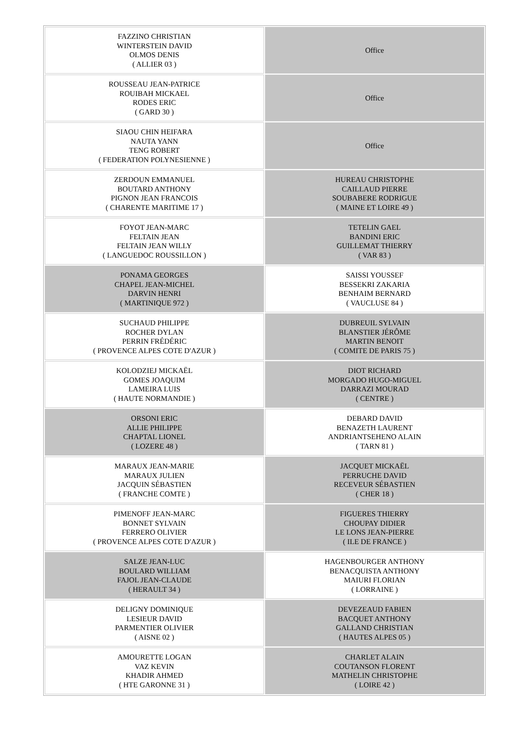| FAZZINO CHRISTIAN WINTERSTEIN DAVID OLMOS DENIS ( ALLIER 03 ) | Office |
| ROUSSEAU JEAN-PATRICE ROUIBAH MICKAEL RODES ERIC ( GARD 30 ) | Office |
| SIAOU CHIN HEIFARA NAUTA YANN TENG ROBERT ( FEDERATION POLYNESIENNE ) | Office |
| ZERDOUN EMMANUEL BOUTARD ANTHONY PIGNON JEAN FRANCOIS ( CHARENTE MARITIME 17 ) | HUREAU CHRISTOPHE CAILLAUD PIERRE SOUBABERE RODRIGUE ( MAINE ET LOIRE 49 ) |
| FOYOT JEAN-MARC FELTAIN JEAN FELTAIN JEAN WILLY ( LANGUEDOC ROUSSILLON ) | TETELIN GAEL BANDINI ERIC GUILLEMAT THIERRY ( VAR 83 ) |
| PONAMA GEORGES CHAPEL JEAN-MICHEL DARVIN HENRI ( MARTINIQUE 972 ) | SAISSI YOUSSEF BESSEKRI ZAKARIA BENHAIM BERNARD ( VAUCLUSE 84 ) |
| SUCHAUD PHILIPPE ROCHER DYLAN PERRIN FRÉDÉRIC ( PROVENCE ALPES COTE D'AZUR ) | DUBREUIL SYLVAIN BLANSTIER JÉRÔME MARTIN BENOIT ( COMITE DE PARIS 75 ) |
| KOLODZIEJ MICKAËL GOMES JOAQUIM LAMEIRA LUIS ( HAUTE NORMANDIE ) | DIOT RICHARD MORGADO HUGO-MIGUEL DARRAZI MOURAD ( CENTRE ) |
| ORSONI ERIC ALLIE PHILIPPE CHAPTAL LIONEL ( LOZERE 48 ) | DEBARD DAVID BENAZETH LAURENT ANDRIANTSEHENO ALAIN ( TARN 81 ) |
| MARAUX JEAN-MARIE MARAUX JULIEN JACQUIN SÉBASTIEN ( FRANCHE COMTE ) | JACQUET MICKAËL PERRUCHE DAVID RECEVEUR SÉBASTIEN ( CHER 18 ) |
| PIMENOFF JEAN-MARC BONNET SYLVAIN FERRERO OLIVIER ( PROVENCE ALPES COTE D'AZUR ) | FIGUERES THIERRY CHOUPAY DIDIER LE LONS JEAN-PIERRE ( ILE DE FRANCE ) |
| SALZE JEAN-LUC BOULARD WILLIAM FAJOL JEAN-CLAUDE ( HERAULT 34 ) | HAGENBOURGER ANTHONY BENACQUISTA ANTHONY MAIURI FLORIAN ( LORRAINE ) |
| DELIGNY DOMINIQUE LESIEUR DAVID PARMENTIER OLIVIER ( AISNE 02 ) | DEVEZEAUD FABIEN BACQUET ANTHONY GALLAND CHRISTIAN ( HAUTES ALPES 05 ) |
| AMOURETTE LOGAN VAZ KEVIN KHADIR AHMED ( HTE GARONNE 31 ) | CHARLET ALAIN COUTANSON FLORENT MATHELIN CHRISTOPHE ( LOIRE 42 ) |